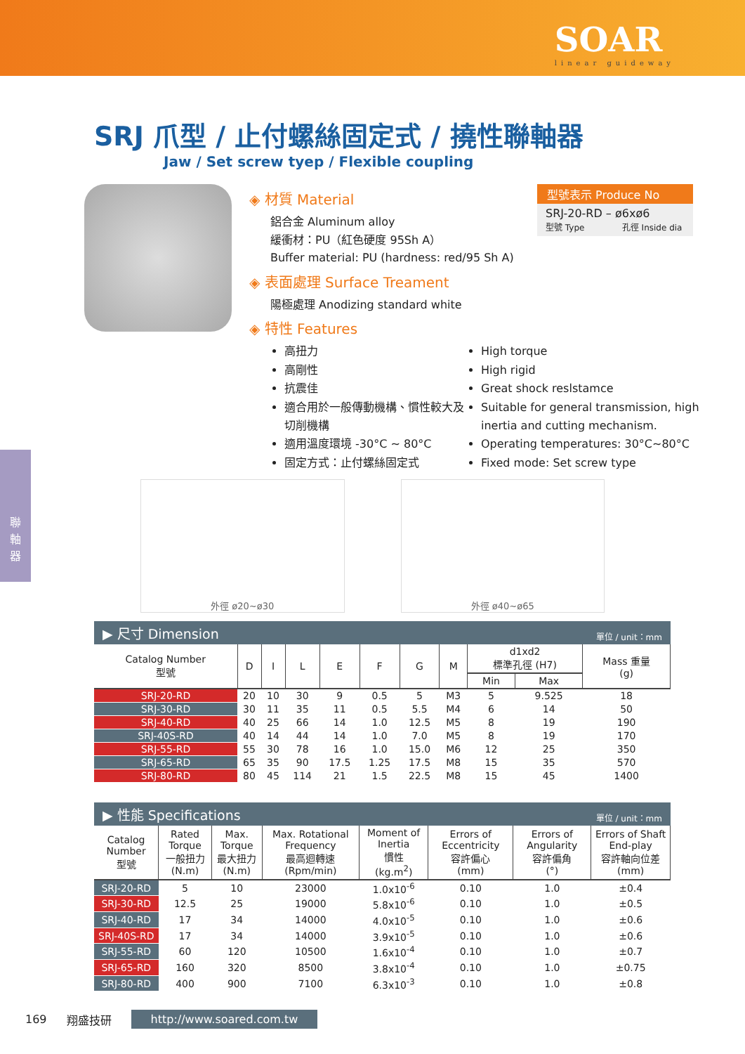SOAR
linear guideway
聯
軸
器
SRJ 爪型 / 止付螺絲固定式 / 撓性聯軸器
Jaw / Set screw tyep / Flexible coupling
◈ 材質 Material
鋁合金 Aluminum alloy
緩衝材：PU（紅色硬度 95Sh A）
Buffer material: PU (hardness: red/95 Sh A)
◈ 表面處理 Surface Treament
陽極處理 Anodizing standard white
◈ 特性 Features
型號表示 Produce No
SRJ-20-RD – ø6xø6
型號 Type 孔徑 Inside dia
高扭力
高剛性
抗震佳
適合用於一般傳動機構、慣性較大及切削機構
適用溫度環境 -30°C ~ 80°C
固定方式：止付螺絲固定式
High torque
High rigid
Great shock reslstamce
Suitable for general transmission, high inertia and cutting mechanism.
Operating temperatures: 30°C~80°C
Fixed mode: Set screw type
外徑 ø20~ø30 外徑 ø40~ø65
▶ 尺寸 Dimension 單位 / unit：mm
| Catalog Number 型號 | D | I | L | E | F | G | M | d1xd2 標準孔徑 (H7) | | Mass 重量 (g) |
| --- | --- | --- | --- | --- | --- | --- | --- | --- | --- | --- |
| | | | | | | | | Min | Max | |
| SRJ-20-RD | 20 | 10 | 30 | 9 | 0.5 | 5 | M3 | 5 | 9.525 | 18 |
| SRJ-30-RD | 30 | 11 | 35 | 11 | 0.5 | 5.5 | M4 | 6 | 14 | 50 |
| SRJ-40-RD | 40 | 25 | 66 | 14 | 1.0 | 12.5 | M5 | 8 | 19 | 190 |
| SRJ-40S-RD | 40 | 14 | 44 | 14 | 1.0 | 7.0 | M5 | 8 | 19 | 170 |
| SRJ-55-RD | 55 | 30 | 78 | 16 | 1.0 | 15.0 | M6 | 12 | 25 | 350 |
| SRJ-65-RD | 65 | 35 | 90 | 17.5 | 1.25 | 17.5 | M8 | 15 | 35 | 570 |
| SRJ-80-RD | 80 | 45 | 114 | 21 | 1.5 | 22.5 | M8 | 15 | 45 | 1400 |
▶ 性能 Specifications 單位 / unit：mm
| Catalog Number 型號 | Rated Torque 一般扭力 (N.m) | Max. Torque 最大扭力 (N.m) | Max. Rotational Frequency 最高迴轉速 (Rpm/min) | Moment of Inertia 慣性 (kg.m<sup>2</sup>) | Errors of Eccentricity 容許偏心 (mm) | Errors of Angularity 容許偏角 (°) | Errors of Shaft End-play 容許軸向位差 (mm) |
| --- | --- | --- | --- | --- | --- | --- | --- |
| SRJ-20-RD | 5 | 10 | 23000 | 1.0x10<sup>-6</sup> | 0.10 | 1.0 | ±0.4 |
| SRJ-30-RD | 12.5 | 25 | 19000 | 5.8x10<sup>-6</sup> | 0.10 | 1.0 | ±0.5 |
| SRJ-40-RD | 17 | 34 | 14000 | 4.0x10<sup>-5</sup> | 0.10 | 1.0 | ±0.6 |
| SRJ-40S-RD | 17 | 34 | 14000 | 3.9x10<sup>-5</sup> | 0.10 | 1.0 | ±0.6 |
| SRJ-55-RD | 60 | 120 | 10500 | 1.6x10<sup>-4</sup> | 0.10 | 1.0 | ±0.7 |
| SRJ-65-RD | 160 | 320 | 8500 | 3.8x10<sup>-4</sup> | 0.10 | 1.0 | ±0.75 |
| SRJ-80-RD | 400 | 900 | 7100 | 6.3x10<sup>-3</sup> | 0.10 | 1.0 | ±0.8 |
169 翔盛技研 http://www.soared.com.tw